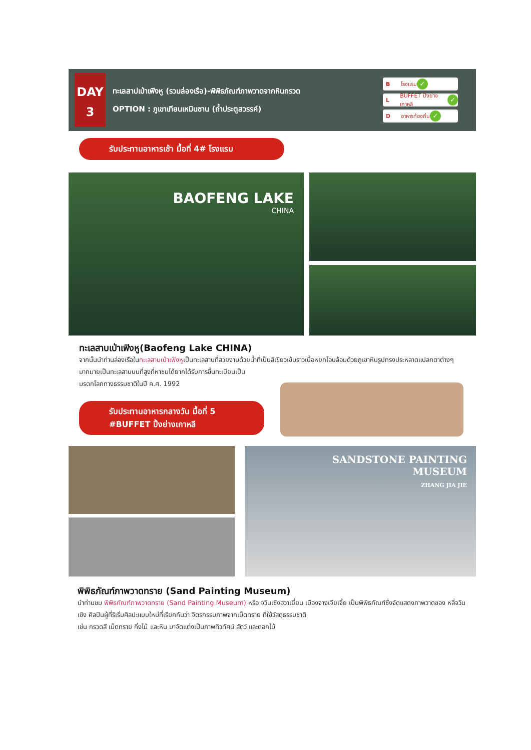DAY
3
ทะเลสาปเป่าเฟิงหู (รวมล่องเรือ)-พิพิธภัณฑ์ภาพวาดจากหินกรวด
OPTION : ภูเขาเทียนเหมินซาน (ถ้ำประตูสวรรค์)
Bโรงแรม ✓
L BUFFET ปิ้งย่างเกาหลี ✓
Dอาหารท้องถิ่น ✓
รับประทานอาหารเช้า มื้อที่ 4# โรงแรม
BAOFENG LAKE
CHINA
ทะเลสาบเป่าเฟิงหู(Baofeng Lake CHINA)
จากนั้นนำท่านล่องเรือในทะเลสาบเป่าเฟิงหูเป็นทะเลสาบที่สวยงามด้วยน้ำที่เป็นสีเขียวเข้มราวเนื้อหยกโอบล้อมด้วยภูเขาหินรูปทรงประหลาดแปลกตาต่างๆมากมายเป็นทะเลสาบบนที่สูงที่หาชมได้ยากได้รับการขึ้นทะเบียนเป็น
มรดกโลกทางธรรมชาติในปี ค.ศ. 1992
รับประทานอาหารกลางวัน มื้อที่ 5
#BUFFET ปิ้งย่างเกาหลี
SANDSTONE PAINTING
MUSEUM
ZHANG JIA JIE
พิพิธภัณฑ์ภาพวาดทราย (Sand Painting Museum)
นำท่านชม พิพิธภัณฑ์ภาพวาดทราย (Sand Painting Museum) หรือ จวินเซิงฮวาเยี่ยน เมืองจางเจียเจี้ย เป็นพิพิธภัณฑ์ซึ่งจัดแสดงภาพวาดของ หลี่จวินเซิง ศิลปินผู้ที่ริเริ่มศิลปะแบบใหม่ที่เรียกกันว่า จิตรกรรมภาพจากเม็ดทราย ที่ใช้วัสดุธรรมชาติ
เช่น กรวดสี เม็ดทราย กิ่งไม้ และหิน มาจัดแต่งเป็นภาพทิวทัศน์ สัตว์ และดอกไม้